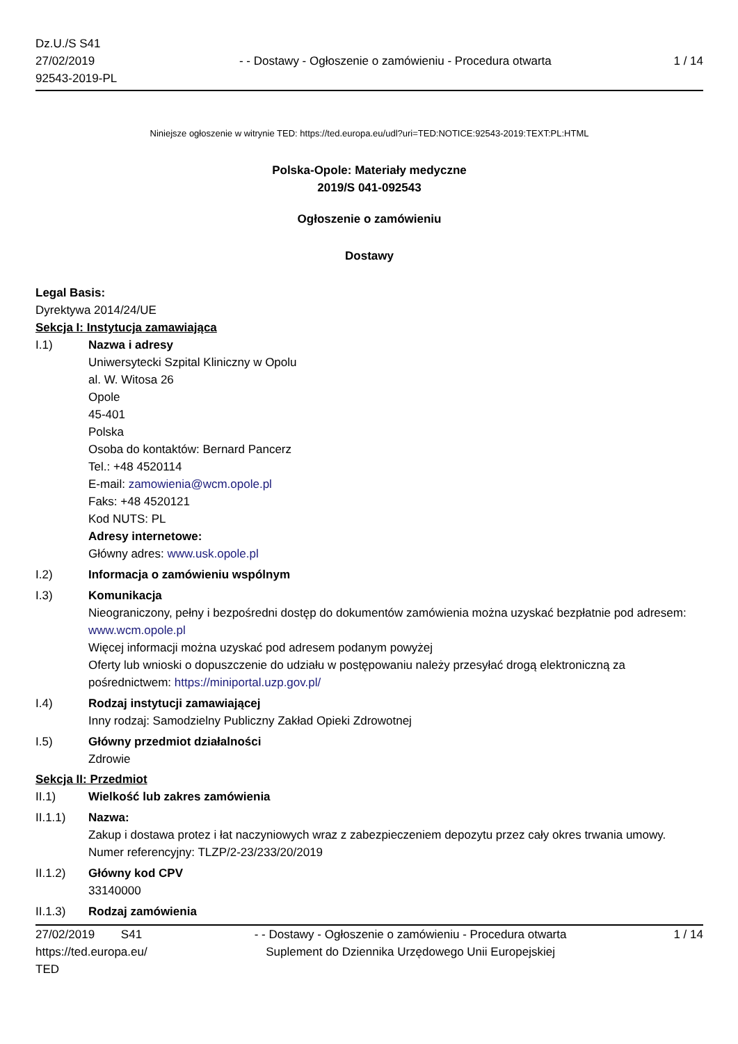Dz.U./S S41
27/02/2019
92543-2019-PL
- - Dostawy - Ogłoszenie o zamówieniu - Procedura otwarta
1 / 14
Niniejsze ogłoszenie w witrynie TED: https://ted.europa.eu/udl?uri=TED:NOTICE:92543-2019:TEXT:PL:HTML
Polska-Opole: Materiały medyczne
2019/S 041-092543
Ogłoszenie o zamówieniu
Dostawy
Legal Basis:
Dyrektywa 2014/24/UE
Sekcja I: Instytucja zamawiająca
I.1) Nazwa i adresy
Uniwersytecki Szpital Kliniczny w Opolu
al. W. Witosa 26
Opole
45-401
Polska
Osoba do kontaktów: Bernard Pancerz
Tel.: +48 4520114
E-mail: zamowienia@wcm.opole.pl
Faks: +48 4520121
Kod NUTS: PL
Adresy internetowe:
Główny adres: www.usk.opole.pl
I.2) Informacja o zamówieniu wspólnym
I.3) Komunikacja
Nieograniczony, pełny i bezpośredni dostęp do dokumentów zamówienia można uzyskać bezpłatnie pod adresem: www.wcm.opole.pl
Więcej informacji można uzyskać pod adresem podanym powyżej
Oferty lub wnioski o dopuszczenie do udziału w postępowaniu należy przesyłać drogą elektroniczną za pośrednictwem: https://miniportal.uzp.gov.pl/
I.4) Rodzaj instytucji zamawiającej
Inny rodzaj: Samodzielny Publiczny Zakład Opieki Zdrowotnej
I.5) Główny przedmiot działalności
Zdrowie
Sekcja II: Przedmiot
II.1) Wielkość lub zakres zamówienia
II.1.1) Nazwa:
Zakup i dostawa protez i łat naczyniowych wraz z zabezpieczeniem depozytu przez cały okres trwania umowy.
Numer referencyjny: TLZP/2-23/233/20/2019
II.1.2) Główny kod CPV
33140000
II.1.3) Rodzaj zamówienia
27/02/2019 S41
https://ted.europa.eu/
TED
- - Dostawy - Ogłoszenie o zamówieniu - Procedura otwarta
Suplement do Dziennika Urzędowego Unii Europejskiej
1 / 14